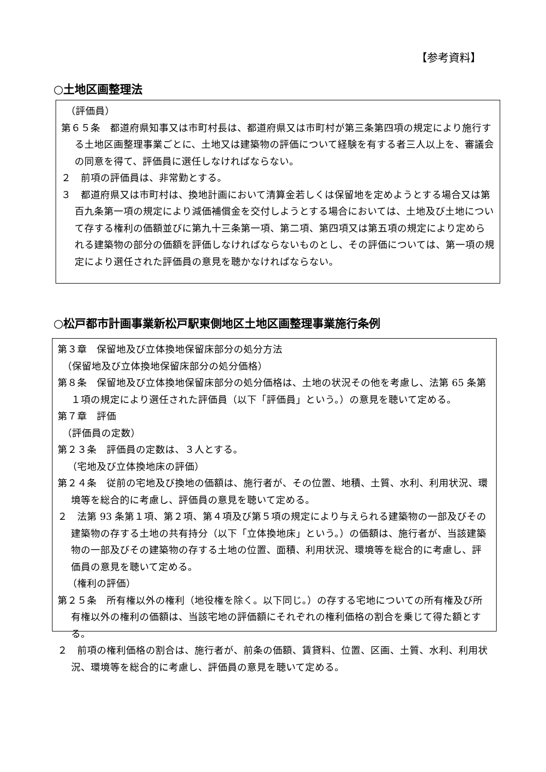【参考資料】
○土地区画整理法
（評価員）
第６５条　都道府県知事又は市町村長は、都道府県又は市町村が第三条第四項の規定により施行する土地区画整理事業ごとに、土地又は建築物の評価について経験を有する者三人以上を、審議会の同意を得て、評価員に選任しなければならない。
２　前項の評価員は、非常勤とする。
３　都道府県又は市町村は、換地計画において清算金若しくは保留地を定めようとする場合又は第百九条第一項の規定により減価補償金を交付しようとする場合においては、土地及び土地について存する権利の価額並びに第九十三条第一項、第二項、第四項又は第五項の規定により定められる建築物の部分の価額を評価しなければならないものとし、その評価については、第一項の規定により選任された評価員の意見を聴かなければならない。
○松戸都市計画事業新松戸駅東側地区土地区画整理事業施行条例
第３章　保留地及び立体換地保留床部分の処分方法
（保留地及び立体換地保留床部分の処分価格）
第８条　保留地及び立体換地保留床部分の処分価格は、土地の状況その他を考慮し、法第 65 条第１項の規定により選任された評価員（以下「評価員」という。）の意見を聴いて定める。
第７章　評価
（評価員の定数）
第２３条　評価員の定数は、３人とする。
　（宅地及び立体換地床の評価）
第２４条　従前の宅地及び換地の価額は、施行者が、その位置、地積、土質、水利、利用状況、環境等を総合的に考慮し、評価員の意見を聴いて定める。
２　法第 93 条第１項、第２項、第４項及び第５項の規定により与えられる建築物の一部及びその建築物の存する土地の共有持分（以下「立体換地床」という。）の価額は、施行者が、当該建築物の一部及びその建築物の存する土地の位置、面積、利用状況、環境等を総合的に考慮し、評価員の意見を聴いて定める。
　（権利の評価）
第２５条　所有権以外の権利（地役権を除く。以下同じ。）の存する宅地についての所有権及び所有権以外の権利の価額は、当該宅地の評価額にそれぞれの権利価格の割合を乗じて得た額とする。
２　前項の権利価格の割合は、施行者が、前条の価額、賃貸料、位置、区画、土質、水利、利用状況、環境等を総合的に考慮し、評価員の意見を聴いて定める。